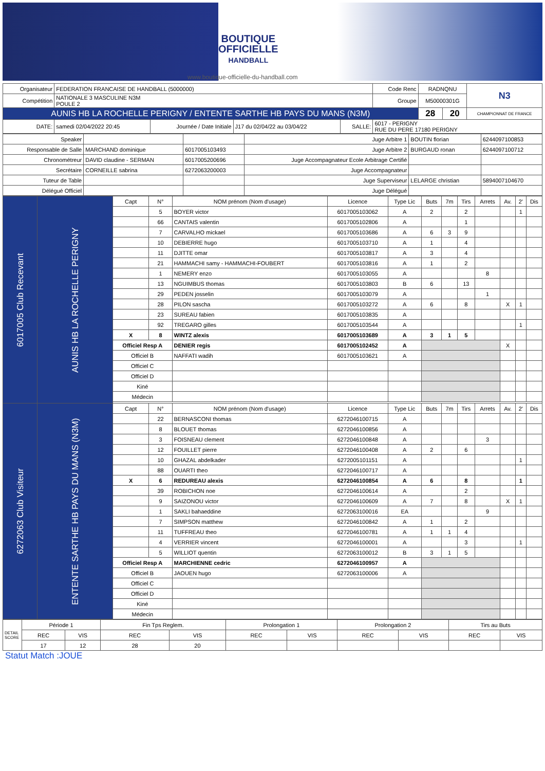BOUTIQUE
OFFICIELLE
HANDBALL
www.boutique-officielle-du-handball.com
| Organisateur | FEDERATION FRANCAISE DE HANDBALL (5000000) | | | | Code Renc | RADNQNU | | N3 |
| Compétition | NATIONALE 3 MASCULINE N3M POULE 2 | | | | Groupe | M50000301G | | |
| AUNIS HB LA ROCHELLE PERIGNY / ENTENTE SARTHE HB PAYS DU MANS (N3M) | | | | | | 28 | 20 | CHAMPIONNAT DE FRANCE |
| DATE: | samedi 02/04/2022 20:45 | Journée / Date Initiale | J17 du 02/04/22 au 03/04/22 | SALLE: | 6017 - PERIGNY RUE DU PERE 17180 PERIGNY | | | |
| Speaker | | | Juge Arbitre 1 | BOUTIN florian | 6244097100853 |
| Responsable de Salle | MARCHAND dominique | 6017005103493 | Juge Arbitre 2 | BURGAUD ronan | 6244097100712 |
| Chronométreur | DAVID claudine - SERMAN | 6017005200696 | Juge Accompagnateur Ecole Arbitrage Certifié | | |
| Secrétaire | CORNEILLE sabrina | 6272063200003 | Juge Accompagnateur | | |
| Tuteur de Table | | | Juge Superviseur | LELARGE christian | 5894007104670 |
| Délégué Officiel | | | Juge Délégué | | |
| 6017005 Club Recevant | AUNIS HB LA ROCHELLE PERIGNY | Capt | N° | NOM prénom (Nom d'usage) | Licence | Type Lic | Buts | 7m | Tirs | Arrets | Av. | 2' | Dis |
| | | | 5 | BOYER victor | 6017005103062 | A | 2 | | 2 | | | 1 | |
| | | | 66 | CANTAIS valentin | 6017005102806 | A | | | 1 | | | | |
| | | | 7 | CARVALHO mickael | 6017005103686 | A | 6 | 3 | 9 | | | | |
| | | | 10 | DEBIERRE hugo | 6017005103710 | A | 1 | | 4 | | | | |
| | | | 11 | DJITTE omar | 6017005103817 | A | 3 | | 4 | | | | |
| | | | 21 | HAMMACHI samy - HAMMACHI-FOUBERT | 6017005103816 | A | 1 | | 2 | | | | |
| | | | 1 | NEMERY enzo | 6017005103055 | A | | | | 8 | | | |
| | | | 13 | NGUIMBUS thomas | 6017005103803 | B | 6 | | 13 | | | | |
| | | | 29 | PEDEN josselin | 6017005103079 | A | | | | 1 | | | |
| | | | 28 | PILON sascha | 6017005103272 | A | 6 | | 8 | | X | 1 | |
| | | | 23 | SUREAU fabien | 6017005103835 | A | | | | | | | |
| | | | 92 | TREGARO gilles | 6017005103544 | A | | | | | | 1 | |
| | | X | 8 | WINTZ alexis | 6017005103689 | A | 3 | 1 | 5 | | | | |
| | | Officiel Resp A | | DENIER regis | 6017005102452 | A | | | | | X | | |
| | | Officiel B | | NAFFATI wadih | 6017005103621 | A | | | | | | | |
| | | Officiel C | | | | | | | | | | | |
| | | Officiel D | | | | | | | | | | | |
| | | Kiné | | | | | | | | | | | |
| | | Médecin | | | | | | | | | | | |
| 6272063 Club Visiteur | ENTENTE SARTHE HB PAYS DU MANS (N3M) | Capt | N° | NOM prénom (Nom d'usage) | Licence | Type Lic | Buts | 7m | Tirs | Arrets | Av. | 2' | Dis |
| | | | 22 | BERNASCONI thomas | 6272046100715 | A | | | | | | | |
| | | | 8 | BLOUET thomas | 6272046100856 | A | | | | | | | |
| | | | 3 | FOISNEAU clement | 6272046100848 | A | | | | 3 | | | |
| | | | 12 | FOUILLET pierre | 6272046100408 | A | 2 | | 6 | | | | |
| | | | 10 | GHAZAL abdelkader | 6272005101151 | A | | | | | | 1 | |
| | | | 88 | OUARTI theo | 6272046100717 | A | | | | | | | |
| | | X | 6 | REDUREAU alexis | 6272046100854 | A | 6 | | 8 | | | 1 | |
| | | | 39 | ROBICHON noe | 6272046100614 | A | | | 2 | | | | |
| | | | 9 | SAIZONOU victor | 6272046100609 | A | 7 | | 8 | | X | 1 | |
| | | | 1 | SAKLI bahaeddine | 6272063100016 | EA | | | | 9 | | | |
| | | | 7 | SIMPSON matthew | 6272046100842 | A | 1 | | 2 | | | | |
| | | | 11 | TUFFREAU theo | 6272046100781 | A | 1 | 1 | 4 | | | | |
| | | | 4 | VERRIER vincent | 6272046100001 | A | | | 3 | | | 1 | |
| | | | 5 | WILLIOT quentin | 6272063100012 | B | 3 | 1 | 5 | | | | |
| | | Officiel Resp A | | MARCHIENNE cedric | 6272046100957 | A | | | | | | | |
| | | Officiel B | | JAOUEN hugo | 6272063100006 | A | | | | | | | |
| | | Officiel C | | | | | | | | | | | |
| | | Officiel D | | | | | | | | | | | |
| | | Kiné | | | | | | | | | | | |
| | | Médecin | | | | | | | | | | | |
| DETAIL SCORE | Période 1 | | Fin Tps Reglem. | | Prolongation 1 | | Prolongation 2 | | Tirs au Buts | |
| | REC | VIS | REC | VIS | REC | VIS | REC | VIS | REC | VIS |
| | 17 | 12 | 28 | 20 | | | | | | |
Statut Match :JOUE